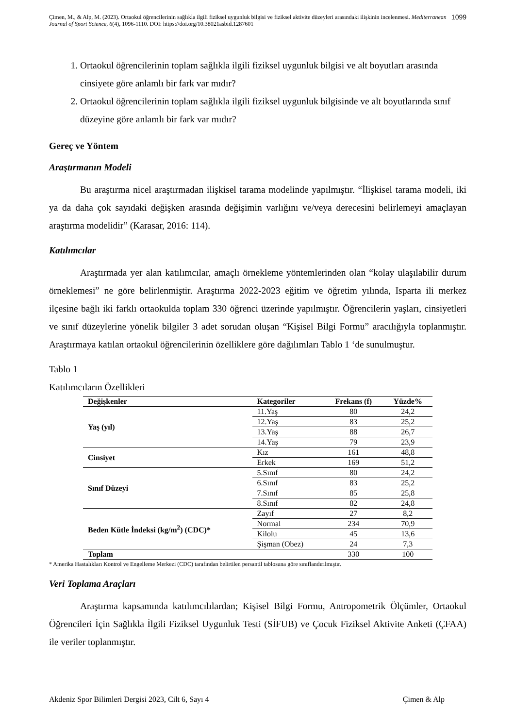Çimen, M., & Alp, M. (2023). Ortaokul öğrencilerinin sağlıkla ilgili fiziksel uygunluk bilgisi ve fiziksel aktivite düzeyleri arasındaki ilişkinin incelenmesi. Mediterranean Journal of Sport Science, 6(4), 1096-1110. DOI: https://doi.org/10.38021asbid.1287601
1099
1. Ortaokul öğrencilerinin toplam sağlıkla ilgili fiziksel uygunluk bilgisi ve alt boyutları arasında cinsiyete göre anlamlı bir fark var mıdır?
2. Ortaokul öğrencilerinin toplam sağlıkla ilgili fiziksel uygunluk bilgisinde ve alt boyutlarında sınıf düzeyine göre anlamlı bir fark var mıdır?
Gereç ve Yöntem
Araştırmanın Modeli
Bu araştırma nicel araştırmadan ilişkisel tarama modelinde yapılmıştır. “İlişkisel tarama modeli, iki ya da daha çok sayıdaki değişken arasında değişimin varlığını ve/veya derecesini belirlemeyi amaçlayan araştırma modelidir” (Karasar, 2016: 114).
Katılımcılar
Araştırmada yer alan katılımcılar, amaçlı örnekleme yöntemlerinden olan “kolay ulaşılabilir durum örneklemesi” ne göre belirlenmiştir. Araştırma 2022-2023 eğitim ve öğretim yılında, Isparta ili merkez ilçesine bağlı iki farklı ortaokulda toplam 330 öğrenci üzerinde yapılmıştır. Öğrencilerin yaşları, cinsiyetleri ve sınıf düzeylerine yönelik bilgiler 3 adet sorudan oluşan “Kişisel Bilgi Formu” aracılığıyla toplanmıştır. Araştırmaya katılan ortaokul öğrencilerinin özelliklere göre dağılımları Tablo 1 ‘de sunulmuştur.
Tablo 1
Katılımcıların Özellikleri
| Değişkenler | Kategoriler | Frekans (f) | Yüzde% |
| --- | --- | --- | --- |
| Yaş (yıl) | 11.Yaş | 80 | 24,2 |
| | 12.Yaş | 83 | 25,2 |
| | 13.Yaş | 88 | 26,7 |
| | 14.Yaş | 79 | 23,9 |
| Cinsiyet | Kız | 161 | 48,8 |
| | Erkek | 169 | 51,2 |
| Sınıf Düzeyi | 5.Sınıf | 80 | 24,2 |
| | 6.Sınıf | 83 | 25,2 |
| | 7.Sınıf | 85 | 25,8 |
| | 8.Sınıf | 82 | 24,8 |
| Beden Kütle İndeksi (kg/m<sup>2</sup>) (CDC)* | Zayıf | 27 | 8,2 |
| | Normal | 234 | 70,9 |
| | Kilolu | 45 | 13,6 |
| | Şişman (Obez) | 24 | 7,3 |
| Toplam | | 330 | 100 |
* Amerika Hastalıkları Kontrol ve Engelleme Merkezi (CDC) tarafından belirtilen persantil tablosuna göre sınıflandırılmıştır.
Veri Toplama Araçları
Araştırma kapsamında katılımcılılardan; Kişisel Bilgi Formu, Antropometrik Ölçümler, Ortaokul Öğrencileri İçin Sağlıkla İlgili Fiziksel Uygunluk Testi (SİFUB) ve Çocuk Fiziksel Aktivite Anketi (ÇFAA) ile veriler toplanmıştır.
Akdeniz Spor Bilimleri Dergisi 2023, Cilt 6, Sayı 4 Çimen & Alp